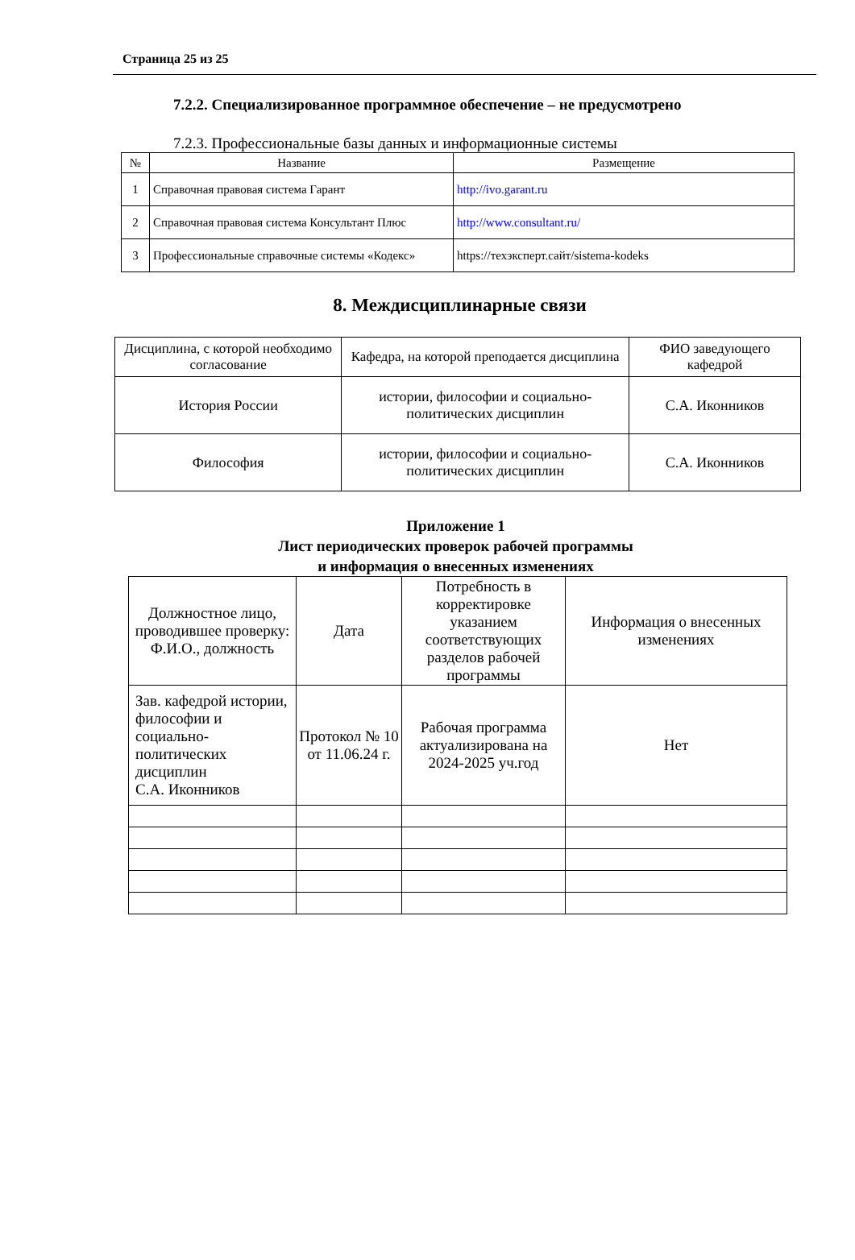Страница 25 из 25
7.2.2. Специализированное программное обеспечение – не предусмотрено
7.2.3. Профессиональные базы данных и информационные системы
| № | Название | Размещение |
| --- | --- | --- |
| 1 | Справочная правовая система Гарант | http://ivo.garant.ru |
| 2 | Справочная правовая система Консультант Плюс | http://www.consultant.ru/ |
| 3 | Профессиональные справочные системы «Кодекс» | https://техэксперт.сайт/sistema-kodeks |
8. Междисциплинарные связи
| Дисциплина, с которой необходимо согласование | Кафедра, на которой преподается дисциплина | ФИО заведующего кафедрой |
| --- | --- | --- |
| История России | истории, философии и социально-политических дисциплин | С.А. Иконников |
| Философия | истории, философии и социально-политических дисциплин | С.А. Иконников |
Приложение 1
Лист периодических проверок рабочей программы
и информация о внесенных изменениях
| Должностное лицо, проводившее проверку: Ф.И.О., должность | Дата | Потребность в корректировке указанием соответствующих разделов рабочей программы | Информация о внесенных изменениях |
| Зав. кафедрой истории, философии и социально-политических дисциплин С.А. Иконников | Протокол № 10 от 11.06.24 г. | Рабочая программа актуализирована на 2024-2025 уч.год | Нет |